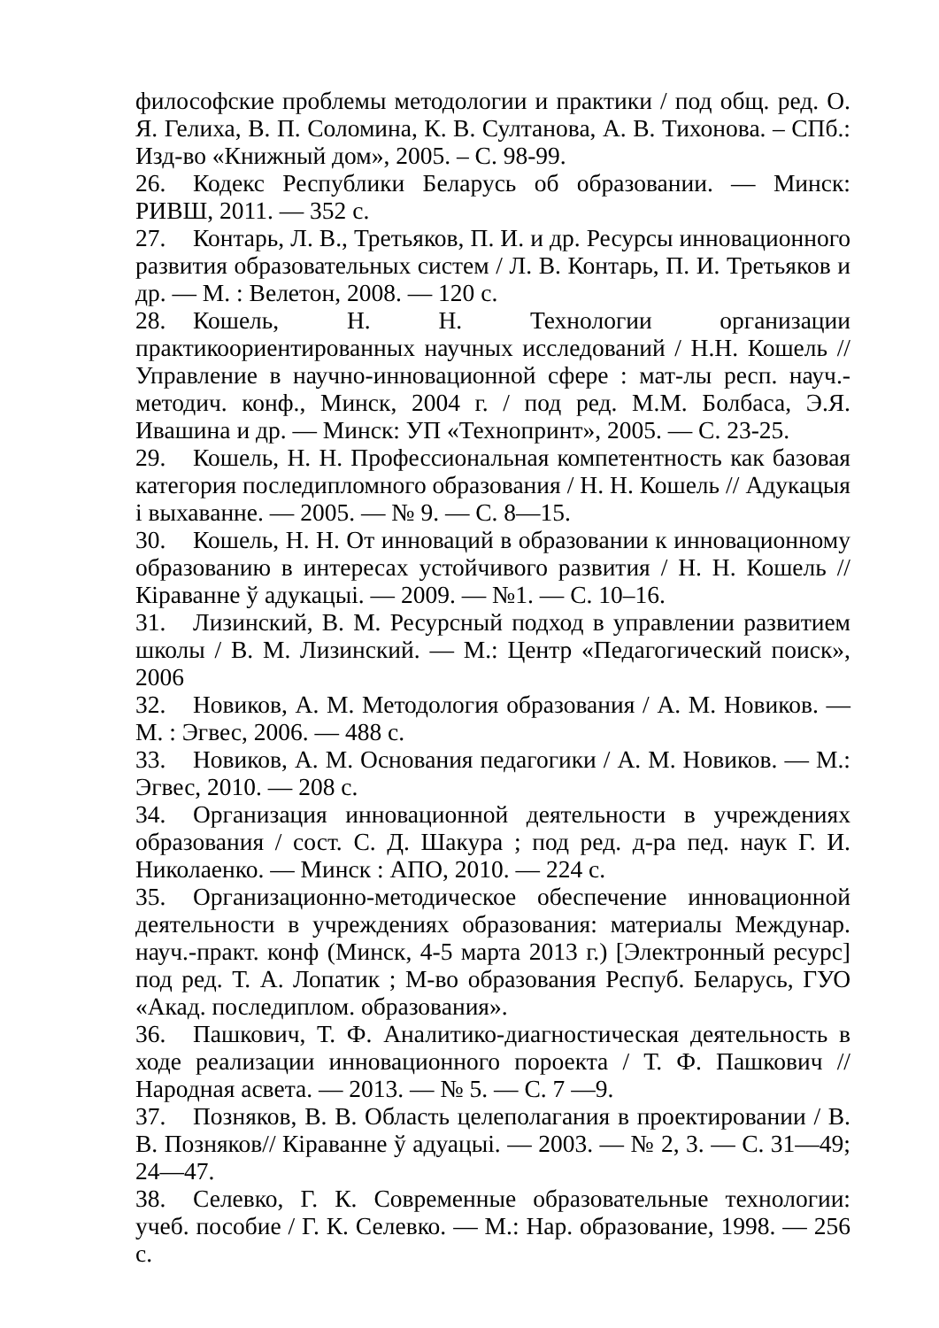философские проблемы методологии и практики / под общ. ред. О. Я. Гелиха, В. П. Соломина, К. В. Султанова, А. В. Тихонова. – СПб.: Изд-во «Книжный дом», 2005. – С. 98-99.
26. Кодекс Республики Беларусь об образовании. — Минск: РИВШ, 2011. — 352 с.
27. Контарь, Л. В., Третьяков, П. И. и др. Ресурсы инновационного развития образовательных систем / Л. В. Контарь, П. И. Третьяков и др. — М. : Велетон, 2008. — 120 с.
28. Кошель, Н. Н. Технологии организации практикоориентированных научных исследований / Н.Н. Кошель // Управление в научно-инновационной сфере : мат-лы респ. науч.-методич. конф., Минск, 2004 г. / под ред. М.М. Болбаса, Э.Я. Ивашина и др. — Минск: УП «Технопринт», 2005. — С. 23-25.
29. Кошель, Н. Н. Профессиональная компетентность как базовая категория последипломного образования / Н. Н. Кошель // Адукацыя і выхаванне. — 2005. — № 9. — С. 8—15.
30. Кошель, Н. Н. От инноваций в образовании к инновационному образованию в интересах устойчивого развития / Н. Н. Кошель // Кіраванне ў адукацыі. — 2009. — №1. — С. 10–16.
31. Лизинский, В. М. Ресурсный подход в управлении развитием школы / В. М. Лизинский. — М.: Центр «Педагогический поиск», 2006
32. Новиков, А. М. Методология образования / А. М. Новиков. — М. : Эгвес, 2006. — 488 с.
33. Новиков, А. М. Основания педагогики / А. М. Новиков. — М.: Эгвес, 2010. — 208 с.
34. Организация инновационной деятельности в учреждениях образования / сост. С. Д. Шакура ; под ред. д-ра пед. наук Г. И. Николаенко. — Минск : АПО, 2010. — 224 с.
35. Организационно-методическое обеспечение инновационной деятельности в учреждениях образования: материалы Междунар. науч.-практ. конф (Минск, 4-5 марта 2013 г.) [Электронный ресурс] под ред. Т. А. Лопатик ; М-во образования Респуб. Беларусь, ГУО «Акад. последиплом. образования».
36. Пашкович, Т. Ф. Аналитико-диагностическая деятельность в ходе реализации инновационного пороекта / Т. Ф. Пашкович //Народная асвета. — 2013. — № 5. — С. 7 —9.
37. Позняков, В. В. Область целеполагания в проектировании / В. В. Позняков// Кіраванне ў адуацыі. — 2003. — № 2, 3. — С. 31—49; 24—47.
38. Селевко, Г. К. Современные образовательные технологии: учеб. пособие / Г. К. Селевко. — М.: Нар. образование, 1998. — 256 с.